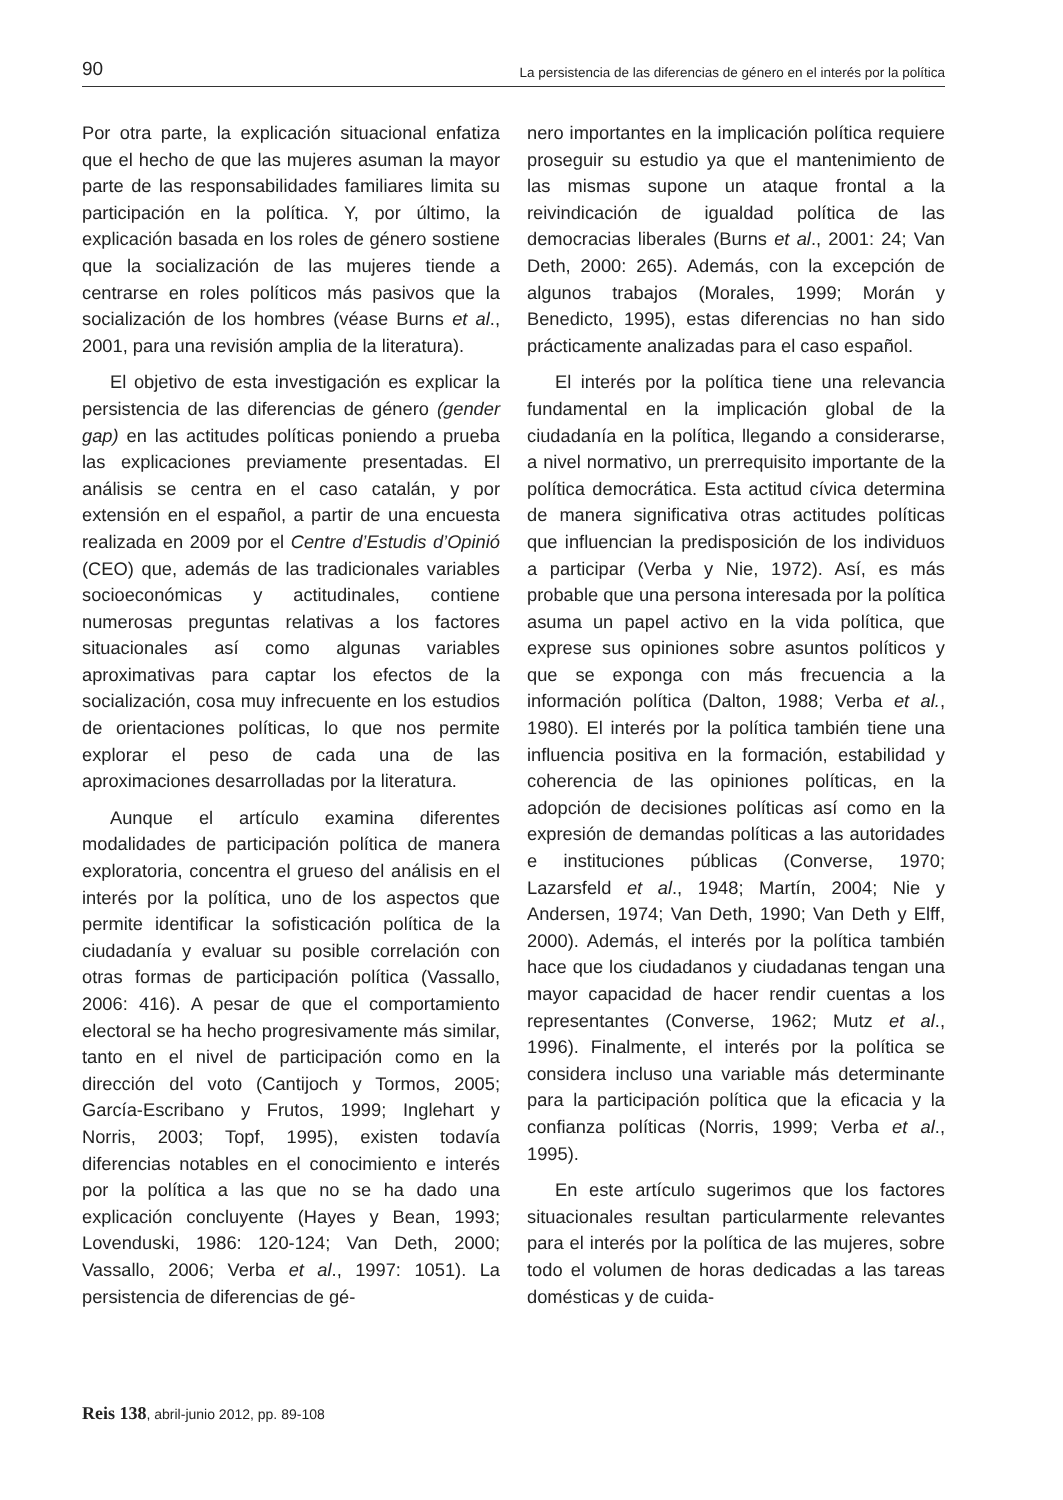90 La persistencia de las diferencias de género en el interés por la política
Por otra parte, la explicación situacional enfatiza que el hecho de que las mujeres asuman la mayor parte de las responsabilidades familiares limita su participación en la política. Y, por último, la explicación basada en los roles de género sostiene que la socialización de las mujeres tiende a centrarse en roles políticos más pasivos que la socialización de los hombres (véase Burns et al., 2001, para una revisión amplia de la literatura).
El objetivo de esta investigación es explicar la persistencia de las diferencias de género (gender gap) en las actitudes políticas poniendo a prueba las explicaciones previamente presentadas. El análisis se centra en el caso catalán, y por extensión en el español, a partir de una encuesta realizada en 2009 por el Centre d’Estudis d’Opinió (CEO) que, además de las tradicionales variables socioeconómicas y actitudinales, contiene numerosas preguntas relativas a los factores situacionales así como algunas variables aproximativas para captar los efectos de la socialización, cosa muy infrecuente en los estudios de orientaciones políticas, lo que nos permite explorar el peso de cada una de las aproximaciones desarrolladas por la literatura.
Aunque el artículo examina diferentes modalidades de participación política de manera exploratoria, concentra el grueso del análisis en el interés por la política, uno de los aspectos que permite identificar la sofisticación política de la ciudadanía y evaluar su posible correlación con otras formas de participación política (Vassallo, 2006: 416). A pesar de que el comportamiento electoral se ha hecho progresivamente más similar, tanto en el nivel de participación como en la dirección del voto (Cantijoch y Tormos, 2005; García-Escribano y Frutos, 1999; Inglehart y Norris, 2003; Topf, 1995), existen todavía diferencias notables en el conocimiento e interés por la política a las que no se ha dado una explicación concluyente (Hayes y Bean, 1993; Lovenduski, 1986: 120-124; Van Deth, 2000; Vassallo, 2006; Verba et al., 1997: 1051). La persistencia de diferencias de gé-
nero importantes en la implicación política requiere proseguir su estudio ya que el mantenimiento de las mismas supone un ataque frontal a la reivindicación de igualdad política de las democracias liberales (Burns et al., 2001: 24; Van Deth, 2000: 265). Además, con la excepción de algunos trabajos (Morales, 1999; Morán y Benedicto, 1995), estas diferencias no han sido prácticamente analizadas para el caso español.
El interés por la política tiene una relevancia fundamental en la implicación global de la ciudadanía en la política, llegando a considerarse, a nivel normativo, un prerrequisito importante de la política democrática. Esta actitud cívica determina de manera significativa otras actitudes políticas que influencian la predisposición de los individuos a participar (Verba y Nie, 1972). Así, es más probable que una persona interesada por la política asuma un papel activo en la vida política, que exprese sus opiniones sobre asuntos políticos y que se exponga con más frecuencia a la información política (Dalton, 1988; Verba et al., 1980). El interés por la política también tiene una influencia positiva en la formación, estabilidad y coherencia de las opiniones políticas, en la adopción de decisiones políticas así como en la expresión de demandas políticas a las autoridades e instituciones públicas (Converse, 1970; Lazarsfeld et al., 1948; Martín, 2004; Nie y Andersen, 1974; Van Deth, 1990; Van Deth y Elff, 2000). Además, el interés por la política también hace que los ciudadanos y ciudadanas tengan una mayor capacidad de hacer rendir cuentas a los representantes (Converse, 1962; Mutz et al., 1996). Finalmente, el interés por la política se considera incluso una variable más determinante para la participación política que la eficacia y la confianza políticas (Norris, 1999; Verba et al., 1995).
En este artículo sugerimos que los factores situacionales resultan particularmente relevantes para el interés por la política de las mujeres, sobre todo el volumen de horas dedicadas a las tareas domésticas y de cuida-
Reis 138, abril-junio 2012, pp. 89-108